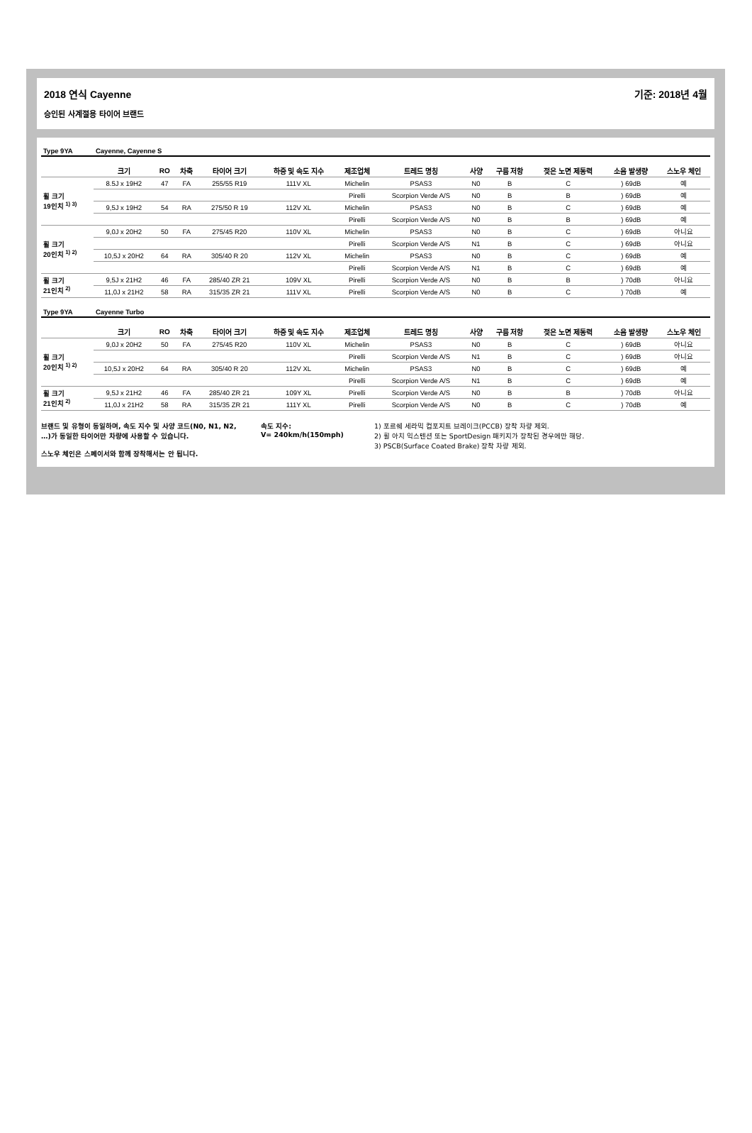2018 연식 Cayenne
승인된 사계절용 타이어 브랜드
기준: 2018년 4월
| Type 9YA | Cayenne, Cayenne S | | | | | | | | | | | |
| | 크기 | RO | 차축 | 타이어 크기 | 하중 및 속도 지수 | 제조업체 | 트레드 명칭 | 사양 | 구름 저항 | 젖은 노면 제동력 | 소음 발생량 | 스노우 체인 |
| 휠 크기 19인치 <sup>1) 3)</sup> | 8.5J x 19H2 | 47 | FA | 255/55 R19 | 111V XL | Michelin | PSAS3 | N0 | B | C | ) 69dB | 예 |
| | | | | | | Pirelli | Scorpion Verde A/S | N0 | B | B | ) 69dB | 예 |
| | 9,5J x 19H2 | 54 | RA | 275/50 R 19 | 112V XL | Michelin | PSAS3 | N0 | B | C | ) 69dB | 예 |
| | | | | | | Pirelli | Scorpion Verde A/S | N0 | B | B | ) 69dB | 예 |
| 휠 크기 20인치 <sup>1) 2)</sup> | 9,0J x 20H2 | 50 | FA | 275/45 R20 | 110V XL | Michelin | PSAS3 | N0 | B | C | ) 69dB | 아니요 |
| | | | | | | Pirelli | Scorpion Verde A/S | N1 | B | C | ) 69dB | 아니요 |
| | 10,5J x 20H2 | 64 | RA | 305/40 R 20 | 112V XL | Michelin | PSAS3 | N0 | B | C | ) 69dB | 예 |
| | | | | | | Pirelli | Scorpion Verde A/S | N1 | B | C | ) 69dB | 예 |
| 휠 크기 21인치 <sup>2)</sup> | 9,5J x 21H2 | 46 | FA | 285/40 ZR 21 | 109V XL | Pirelli | Scorpion Verde A/S | N0 | B | B | ) 70dB | 아니요 |
| | 11,0J x 21H2 | 58 | RA | 315/35 ZR 21 | 111V XL | Pirelli | Scorpion Verde A/S | N0 | B | C | ) 70dB | 예 |
| Type 9YA | Cayenne Turbo | | | | | | | | | | | |
| | 크기 | RO | 차축 | 타이어 크기 | 하중 및 속도 지수 | 제조업체 | 트레드 명칭 | 사양 | 구름 저항 | 젖은 노면 제동력 | 소음 발생량 | 스노우 체인 |
| 휠 크기 20인치 <sup>1) 2)</sup> | 9,0J x 20H2 | 50 | FA | 275/45 R20 | 110V XL | Michelin | PSAS3 | N0 | B | C | ) 69dB | 아니요 |
| | | | | | | Pirelli | Scorpion Verde A/S | N1 | B | C | ) 69dB | 아니요 |
| | 10,5J x 20H2 | 64 | RA | 305/40 R 20 | 112V XL | Michelin | PSAS3 | N0 | B | C | ) 69dB | 예 |
| | | | | | | Pirelli | Scorpion Verde A/S | N1 | B | C | ) 69dB | 예 |
| 휠 크기 21인치 <sup>2)</sup> | 9,5J x 21H2 | 46 | FA | 285/40 ZR 21 | 109Y XL | Pirelli | Scorpion Verde A/S | N0 | B | B | ) 70dB | 아니요 |
| | 11,0J x 21H2 | 58 | RA | 315/35 ZR 21 | 111Y XL | Pirelli | Scorpion Verde A/S | N0 | B | C | ) 70dB | 예 |
브랜드 및 유형이 동일하며, 속도 지수 및 사양 코드(N0, N1, N2, …)가 동일한 타이어만 차량에 사용할 수 있습니다.
스노우 체인은 스페이서와 함께 장착해서는 안 됩니다.
속도 지수:
V= 240km/h(150mph)
1) 포르쉐 세라믹 컴포지트 브레이크(PCCB) 장착 차량 제외.
2) 휠 아치 익스텐션 또는 SportDesign 패키지가 장착된 경우에만 해당.
3) PSCB(Surface Coated Brake) 장착 차량 제외.